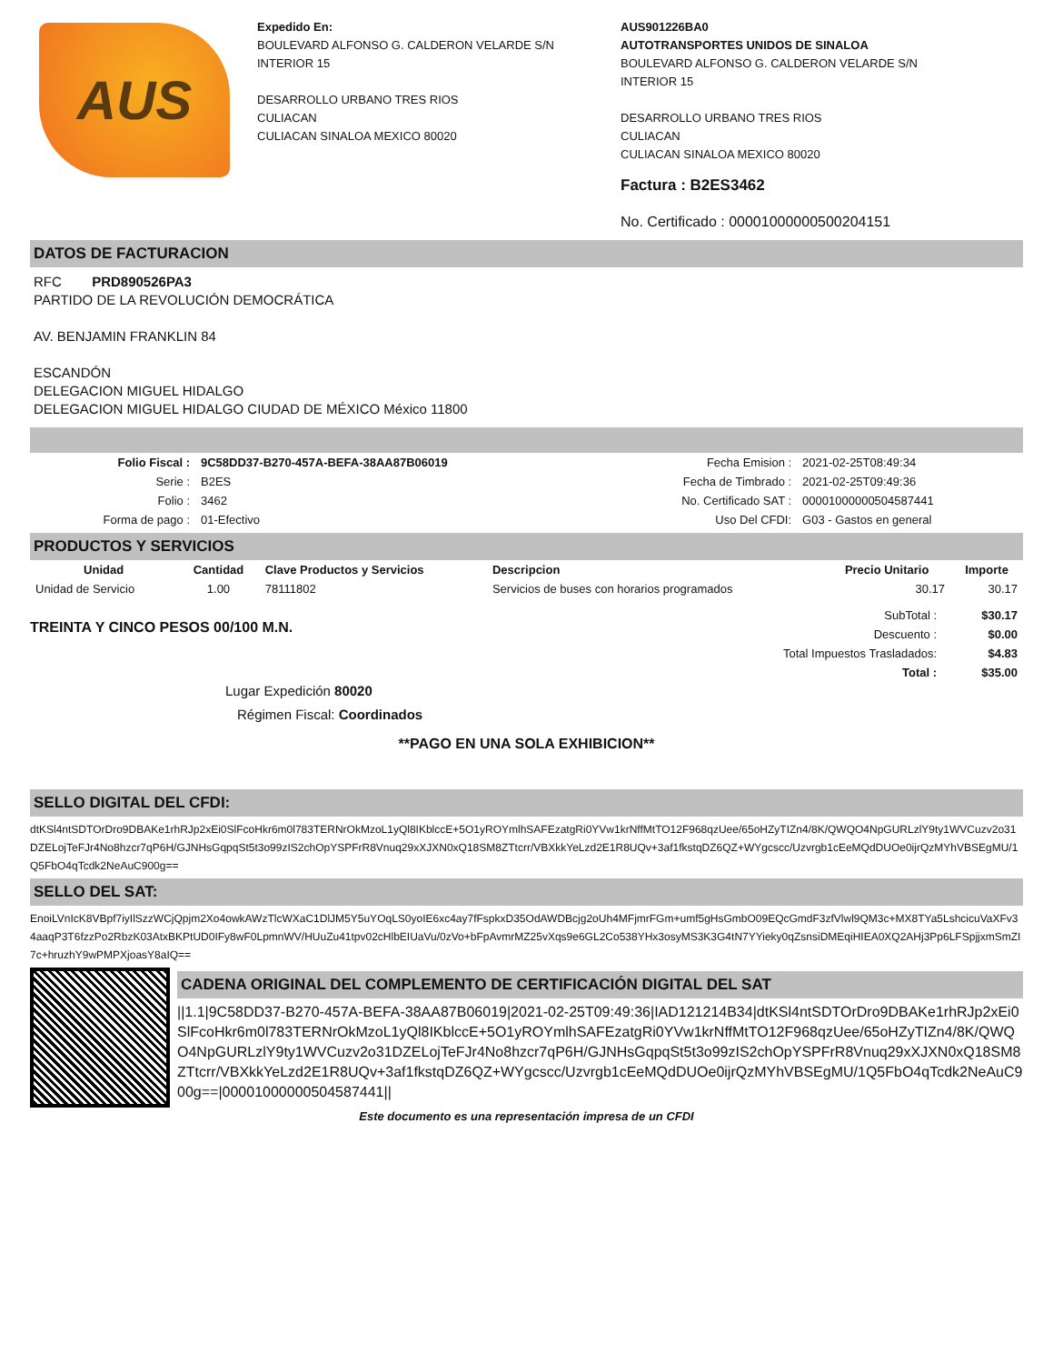AUS
Expedido En:
BOULEVARD ALFONSO G. CALDERON VELARDE S/N
INTERIOR 15
DESARROLLO URBANO TRES RIOS
CULIACAN
CULIACAN SINALOA MEXICO 80020
AUS901226BA0
AUTOTRANSPORTES UNIDOS DE SINALOA
BOULEVARD ALFONSO G. CALDERON VELARDE S/N
INTERIOR 15
DESARROLLO URBANO TRES RIOS
CULIACAN
CULIACAN SINALOA MEXICO 80020
Factura : B2ES3462
No. Certificado : 00001000000500204151
DATOS DE FACTURACION
RFC PRD890526PA3
PARTIDO DE LA REVOLUCIÓN DEMOCRÁTICA
AV. BENJAMIN FRANKLIN 84
ESCANDÓN
DELEGACION MIGUEL HIDALGO
DELEGACION MIGUEL HIDALGO CIUDAD DE MÉXICO México 11800
| Folio Fiscal : | 9C58DD37-B270-457A-BEFA-38AA87B06019 | Fecha Emision : | 2021-02-25T08:49:34 |
| Serie : | B2ES | Fecha de Timbrado : | 2021-02-25T09:49:36 |
| Folio : | 3462 | No. Certificado SAT : | 00001000000504587441 |
| Forma de pago : | 01-Efectivo | Uso Del CFDI: | G03 - Gastos en general |
PRODUCTOS Y SERVICIOS
| Unidad | Cantidad | Clave Productos y Servicios | Descripcion | Precio Unitario | Importe |
| --- | --- | --- | --- | --- | --- |
| Unidad de Servicio | 1.00 | 78111802 | Servicios de buses con horarios programados | 30.17 | 30.17 |
TREINTA Y CINCO PESOS 00/100 M.N.
| SubTotal : | $30.17 |
| Descuento : | $0.00 |
| Total Impuestos Trasladados: | $4.83 |
| Total : | $35.00 |
Lugar Expedición 80020
Régimen Fiscal: Coordinados
**PAGO EN UNA SOLA EXHIBICION**
SELLO DIGITAL DEL CFDI:
dtKSl4ntSDTOrDro9DBAKe1rhRJp2xEi0SlFcoHkr6m0l783TERNrOkMzoL1yQl8IKblccE+5O1yROYmlhSAFEzatgRi0YVw1krNffMtTO12F968qzUee/65oHZyTIZn4/8K/QWQO4NpGURLzlY9ty1WVCuzv2o31DZELojTeFJr4No8hzcr7qP6H/GJNHsGqpqSt5t3o99zIS2chOpYSPFrR8Vnuq29xXJXN0xQ18SM8ZTtcrr/VBXkkYeLzd2E1R8UQv+3af1fkstqDZ6QZ+WYgcscc/Uzvrgb1cEeMQdDUOe0ijrQzMYhVBSEgMU/1Q5FbO4qTcdk2NeAuC900g==
SELLO DEL SAT:
EnoiLVnIcK8VBpf7iyIlSzzWCjQpjm2Xo4owkAWzTlcWXaC1DlJM5Y5uYOqLS0yoIE6xc4ay7fFspkxD35OdAWDBcjg2oUh4MFjmrFGm+umf5gHsGmbO09EQcGmdF3zfVlwl9QM3c+MX8TYa5LshcicuVaXFv34aaqP3T6fzzPo2RbzK03AtxBKPtUD0IFy8wF0LpmnWV/HUuZu41tpv02cHlbEIUaVu/0zVo+bFpAvmrMZ25vXqs9e6GL2Co538YHx3osyMS3K3G4tN7YYieky0qZsnsiDMEqiHIEA0XQ2AHj3Pp6LFSpjjxmSmZI7c+hruzhY9wPMPXjoasY8aIQ==
CADENA ORIGINAL DEL COMPLEMENTO DE CERTIFICACIÓN DIGITAL DEL SAT
||1.1|9C58DD37-B270-457A-BEFA-38AA87B06019|2021-02-25T09:49:36|IAD121214B34|dtKSl4ntSDTOrDro9DBAKe1rhRJp2xEi0SlFcoHkr6m0l783TERNrOkMzoL1yQl8IKblccE+5O1yROYmlhSAFEzatgRi0YVw1krNffMtTO12F968qzUee/65oHZyTIZn4/8K/QWQO4NpGURLzlY9ty1WVCuzv2o31DZELojTeFJr4No8hzcr7qP6H/GJNHsGqpqSt5t3o99zIS2chOpYSPFrR8Vnuq29xXJXN0xQ18SM8ZTtcrr/VBXkkYeLzd2E1R8UQv+3af1fkstqDZ6QZ+WYgcscc/Uzvrgb1cEeMQdDUOe0ijrQzMYhVBSEgMU/1Q5FbO4qTcdk2NeAuC900g==|00001000000504587441||
Este documento es una representación impresa de un CFDI